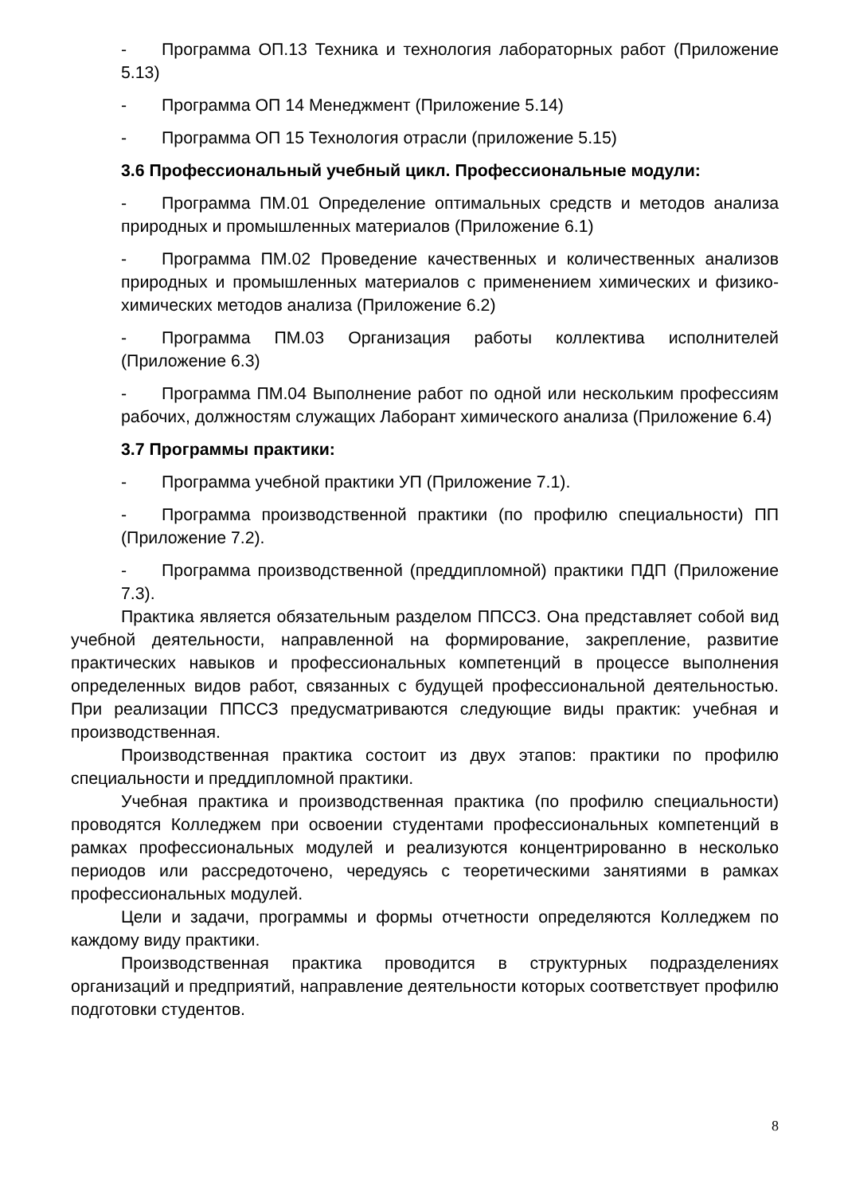- Программа ОП.13 Техника и технология лабораторных работ (Приложение 5.13)
- Программа ОП 14 Менеджмент (Приложение 5.14)
- Программа ОП 15 Технология отрасли (приложение 5.15)
3.6 Профессиональный учебный цикл. Профессиональные модули:
- Программа ПМ.01 Определение оптимальных средств и методов анализа природных и промышленных материалов (Приложение 6.1)
- Программа ПМ.02 Проведение качественных и количественных анализов природных и промышленных материалов с применением химических и физико-химических методов анализа (Приложение 6.2)
- Программа ПМ.03 Организация работы коллектива исполнителей (Приложение 6.3)
- Программа ПМ.04 Выполнение работ по одной или нескольким профессиям рабочих, должностям служащих Лаборант химического анализа (Приложение 6.4)
3.7 Программы практики:
- Программа учебной практики УП (Приложение 7.1).
- Программа производственной практики (по профилю специальности) ПП (Приложение 7.2).
- Программа производственной (преддипломной) практики ПДП (Приложение 7.3).
Практика является обязательным разделом ППССЗ. Она представляет собой вид учебной деятельности, направленной на формирование, закрепление, развитие практических навыков и профессиональных компетенций в процессе выполнения определенных видов работ, связанных с будущей профессиональной деятельностью. При реализации ППССЗ предусматриваются следующие виды практик: учебная и производственная.
Производственная практика состоит из двух этапов: практики по профилю специальности и преддипломной практики.
Учебная практика и производственная практика (по профилю специальности) проводятся Колледжем при освоении студентами профессиональных компетенций в рамках профессиональных модулей и реализуются концентрированно в несколько периодов или рассредоточено, чередуясь с теоретическими занятиями в рамках профессиональных модулей.
Цели и задачи, программы и формы отчетности определяются Колледжем по каждому виду практики.
Производственная практика проводится в структурных подразделениях организаций и предприятий, направление деятельности которых соответствует профилю подготовки студентов.
8